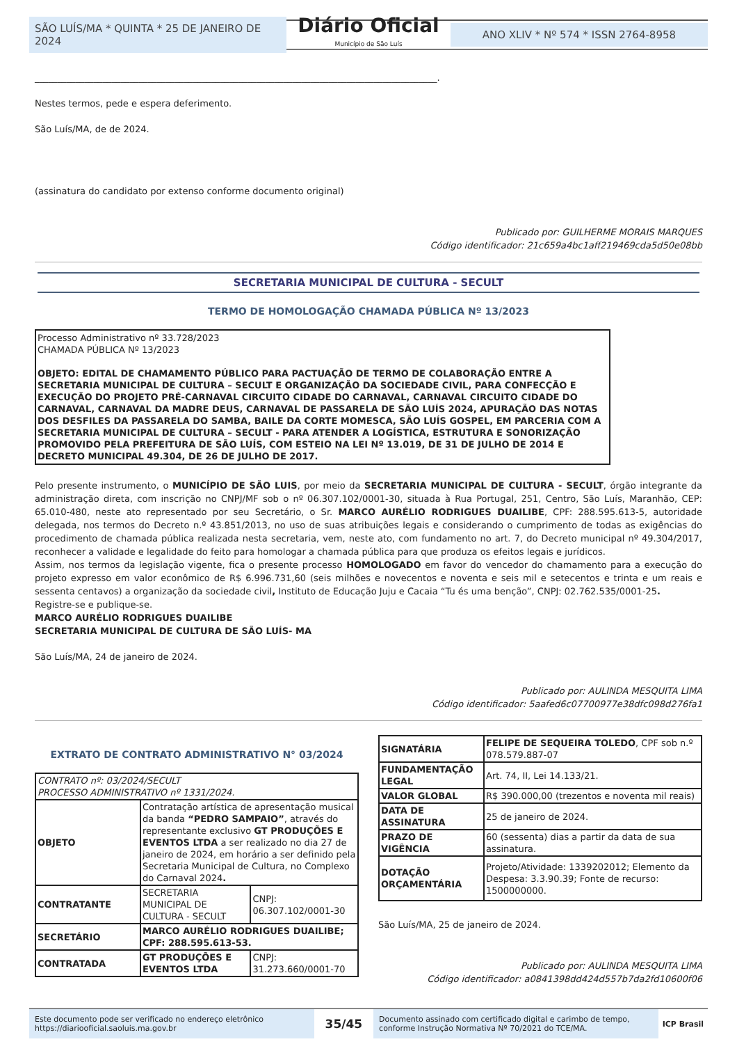SÃO LUÍS/MA * QUINTA * 25 DE JANEIRO DE 2024
Diário Oficial
Município de São Luís
ANO XLIV * Nº 574 * ISSN 2764-8958
_________________________________________________________________________________________.
Nestes termos, pede e espera deferimento.
São Luís/MA, de de 2024.
(assinatura do candidato por extenso conforme documento original)
Publicado por: GUILHERME MORAIS MARQUES
Código identificador: 21c659a4bc1aff219469cda5d50e08bb
SECRETARIA MUNICIPAL DE CULTURA - SECULT
TERMO DE HOMOLOGAÇÃO CHAMADA PÚBLICA Nº 13/2023
Processo Administrativo nº 33.728/2023
CHAMADA PÚBLICA Nº 13/2023
OBJETO: EDITAL DE CHAMAMENTO PÚBLICO PARA PACTUAÇÃO DE TERMO DE COLABORAÇÃO ENTRE A SECRETARIA MUNICIPAL DE CULTURA – SECULT E ORGANIZAÇÃO DA SOCIEDADE CIVIL, PARA CONFECÇÃO E EXECUÇÃO DO PROJETO PRÉ-CARNAVAL CIRCUITO CIDADE DO CARNAVAL, CARNAVAL CIRCUITO CIDADE DO CARNAVAL, CARNAVAL DA MADRE DEUS, CARNAVAL DE PASSARELA DE SÃO LUÍS 2024, APURAÇÃO DAS NOTAS DOS DESFILES DA PASSARELA DO SAMBA, BAILE DA CORTE MOMESCA, SÃO LUÍS GOSPEL, EM PARCERIA COM A SECRETARIA MUNICIPAL DE CULTURA – SECULT - PARA ATENDER A LOGÍSTICA, ESTRUTURA E SONORIZAÇÃO PROMOVIDO PELA PREFEITURA DE SÃO LUÍS, COM ESTEIO NA LEI Nº 13.019, DE 31 DE JULHO DE 2014 E DECRETO MUNICIPAL 49.304, DE 26 DE JULHO DE 2017.
Pelo presente instrumento, o MUNICÍPIO DE SÃO LUIS, por meio da SECRETARIA MUNICIPAL DE CULTURA - SECULT, órgão integrante da administração direta, com inscrição no CNPJ/MF sob o nº 06.307.102/0001-30, situada à Rua Portugal, 251, Centro, São Luís, Maranhão, CEP: 65.010-480, neste ato representado por seu Secretário, o Sr. MARCO AURÉLIO RODRIGUES DUAILIBE, CPF: 288.595.613-5, autoridade delegada, nos termos do Decreto n.º 43.851/2013, no uso de suas atribuições legais e considerando o cumprimento de todas as exigências do procedimento de chamada pública realizada nesta secretaria, vem, neste ato, com fundamento no art. 7, do Decreto municipal nº 49.304/2017, reconhecer a validade e legalidade do feito para homologar a chamada pública para que produza os efeitos legais e jurídicos.
Assim, nos termos da legislação vigente, fica o presente processo HOMOLOGADO em favor do vencedor do chamamento para a execução do projeto expresso em valor econômico de R$ 6.996.731,60 (seis milhões e novecentos e noventa e seis mil e setecentos e trinta e um reais e sessenta centavos) a organização da sociedade civil, Instituto de Educação Juju e Cacaia “Tu és uma benção”, CNPJ: 02.762.535/0001-25.
Registre-se e publique-se.
MARCO AURÉLIO RODRIGUES DUAILIBE
SECRETARIA MUNICIPAL DE CULTURA DE SÃO LUÍS- MA
São Luís/MA, 24 de janeiro de 2024.
Publicado por: AULINDA MESQUITA LIMA
Código identificador: 5aafed6c07700977e38dfc098d276fa1
EXTRATO DE CONTRATO ADMINISTRATIVO N° 03/2024
| CONTRATO nº: 03/2024/SECULT PROCESSO ADMINISTRATIVO nº 1331/2024. | | |
| OBJETO | Contratação artística de apresentação musical da banda “PEDRO SAMPAIO” , através do representante exclusivo GT PRODUÇÕES E EVENTOS LTDA a ser realizado no dia 27 de janeiro de 2024, em horário a ser definido pela Secretaria Municipal de Cultura, no Complexo do Carnaval 2024 . | |
| CONTRATANTE | SECRETARIA MUNICIPAL DE CULTURA - SECULT | CNPJ: 06.307.102/0001-30 |
| SECRETÁRIO | MARCO AURÉLIO RODRIGUES DUAILIBE; CPF: 288.595.613-53. | |
| CONTRATADA | GT PRODUÇÕES E EVENTOS LTDA | CNPJ: 31.273.660/0001-70 |
| SIGNATÁRIA | FELIPE DE SEQUEIRA TOLEDO , CPF sob n.º 078.579.887-07 |
| FUNDAMENTAÇÃO LEGAL | Art. 74, II, Lei 14.133/21. |
| VALOR GLOBAL | R$ 390.000,00 (trezentos e noventa mil reais) |
| DATA DE ASSINATURA | 25 de janeiro de 2024. |
| PRAZO DE VIGÊNCIA | 60 (sessenta) dias a partir da data de sua assinatura. |
| DOTAÇÃO ORÇAMENTÁRIA | Projeto/Atividade: 1339202012; Elemento da Despesa: 3.3.90.39; Fonte de recurso: 1500000000. |
São Luís/MA, 25 de janeiro de 2024.
Publicado por: AULINDA MESQUITA LIMA
Código identificador: a0841398dd424d557b7da2fd10600f06
Este documento pode ser verificado no endereço eletrônico https://diariooficial.saoluis.ma.gov.br
35/45
Documento assinado com certificado digital e carimbo de tempo, conforme Instrução Normativa Nº 70/2021 do TCE/MA.
ICP Brasil